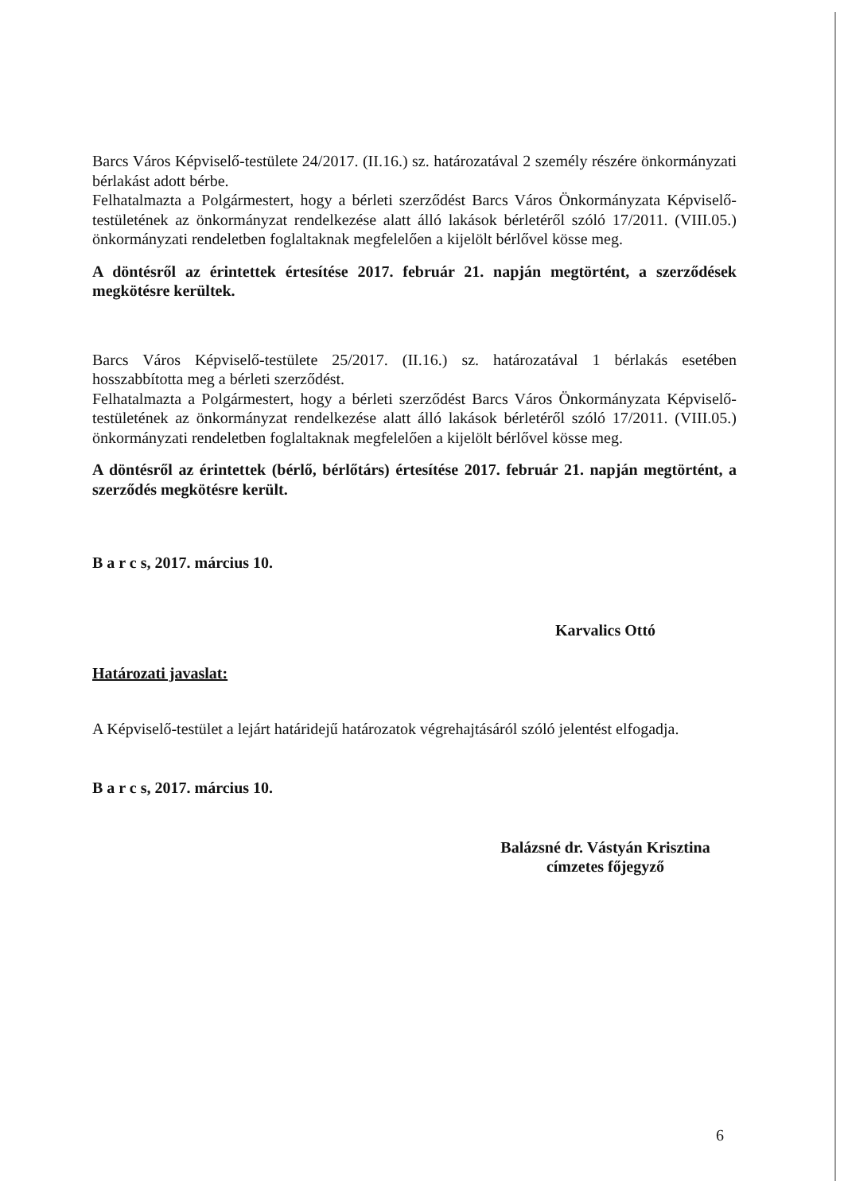Barcs Város Képviselő-testülete 24/2017. (II.16.) sz. határozatával 2 személy részére önkormányzati bérlakást adott bérbe.
Felhatalmazta a Polgármestert, hogy a bérleti szerződést Barcs Város Önkormányzata Képviselő-testületének az önkormányzat rendelkezése alatt álló lakások bérletéről szóló 17/2011. (VIII.05.) önkormányzati rendeletben foglaltaknak megfelelően a kijelölt bérlővel kösse meg.
A döntésről az érintettek értesítése 2017. február 21. napján megtörtént, a szerződések megkötésre kerültek.
Barcs Város Képviselő-testülete 25/2017. (II.16.) sz. határozatával 1 bérlakás esetében hosszabbította meg a bérleti szerződést.
Felhatalmazta a Polgármestert, hogy a bérleti szerződést Barcs Város Önkormányzata Képviselő-testületének az önkormányzat rendelkezése alatt álló lakások bérletéről szóló 17/2011. (VIII.05.) önkormányzati rendeletben foglaltaknak megfelelően a kijelölt bérlővel kösse meg.
A döntésről az érintettek (bérlő, bérlőtárs) értesítése 2017. február 21. napján megtörtént, a szerződés megkötésre került.
B a r c s, 2017. március 10.
Karvalics Ottó
Határozati javaslat:
A Képviselő-testület a lejárt határidejű határozatok végrehajtásáról szóló jelentést elfogadja.
B a r c s, 2017. március 10.
Balázsné dr. Vástyán Krisztina
címzetes főjegyző
6